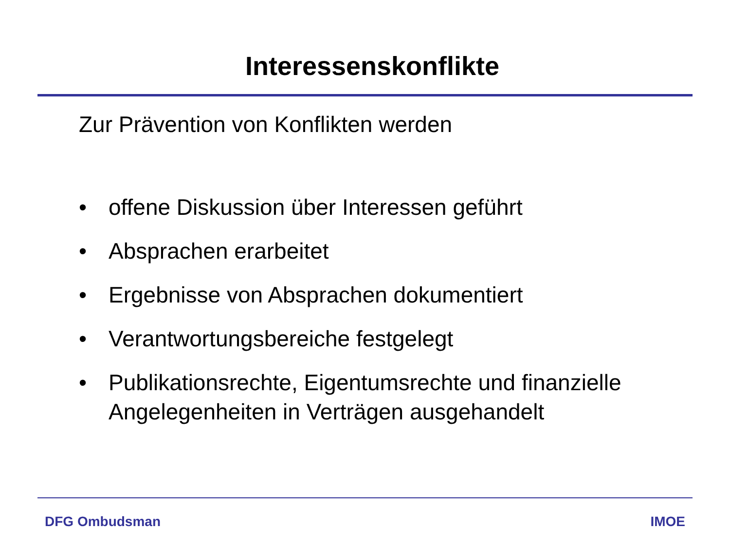Interessenskonflikte
Zur Prävention von Konflikten werden
• offene Diskussion über Interessen geführt
• Absprachen erarbeitet
• Ergebnisse von Absprachen dokumentiert
• Verantwortungsbereiche festgelegt
• Publikationsrechte, Eigentumsrechte und finanzielle Angelegenheiten in Verträgen ausgehandelt
DFG Ombudsman IMOE